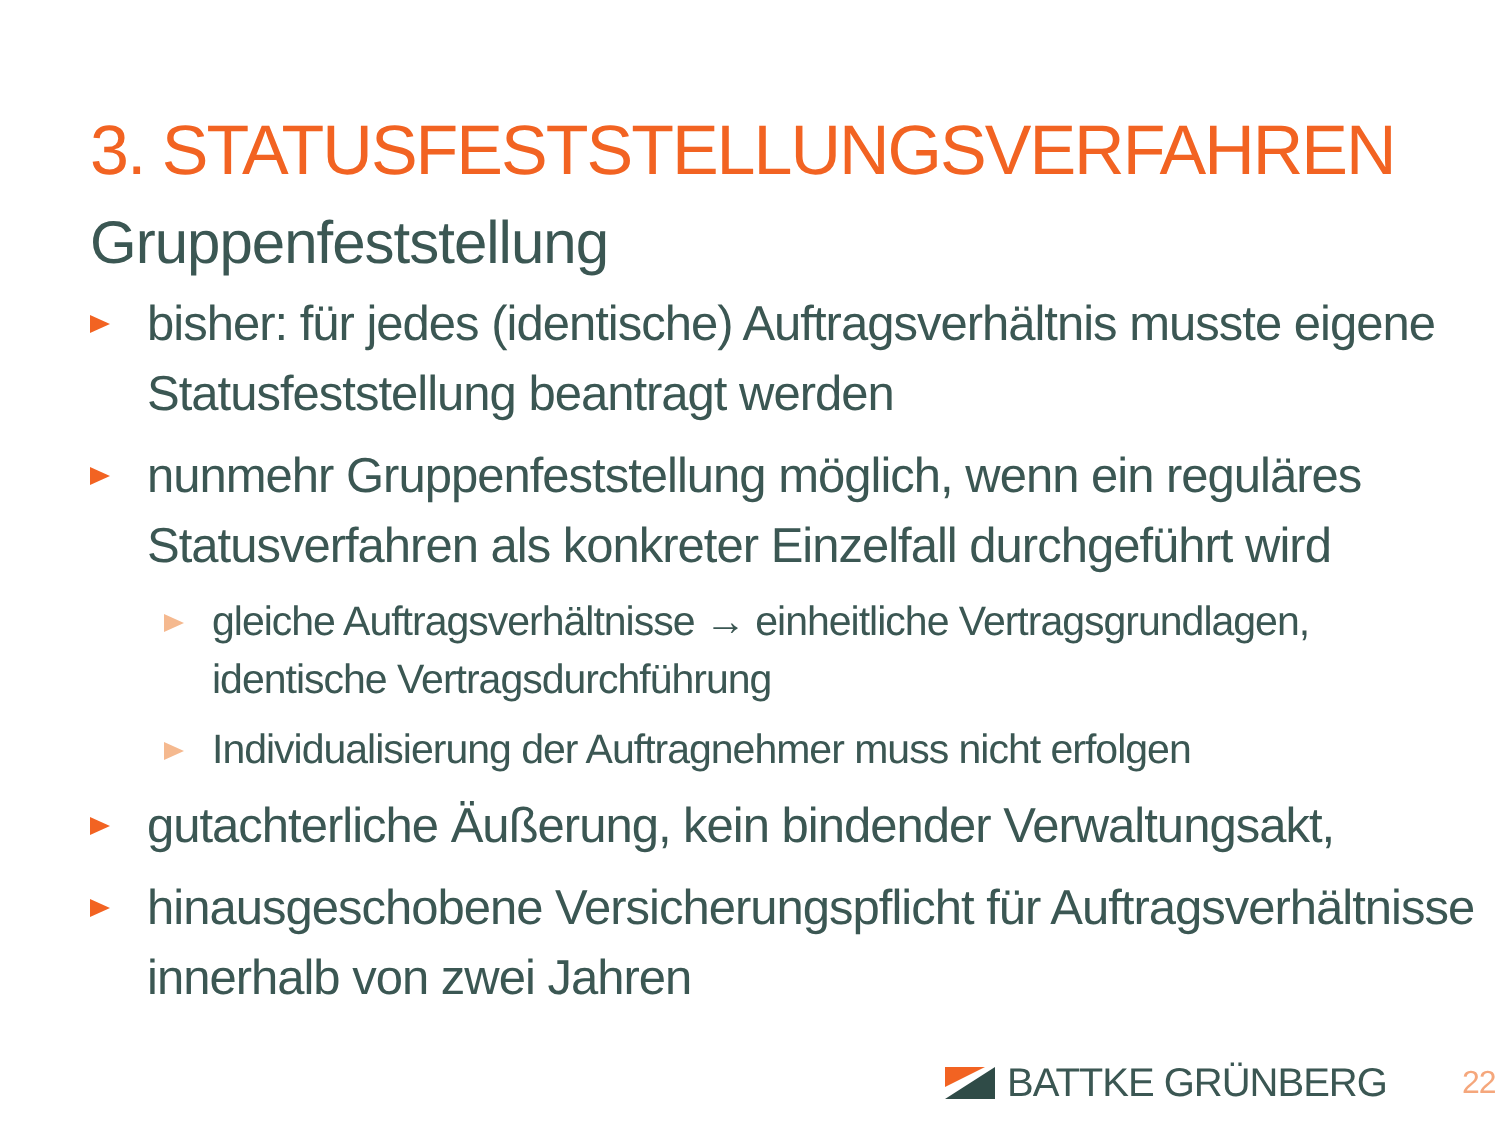3. STATUSFESTSTELLUNGSVERFAHREN
Gruppenfeststellung
bisher: für jedes (identische) Auftragsverhältnis musste eigene Statusfeststellung beantragt werden
nunmehr Gruppenfeststellung möglich, wenn ein reguläres Statusverfahren als konkreter Einzelfall durchgeführt wird
gleiche Auftragsverhältnisse → einheitliche Vertragsgrundlagen, identische Vertragsdurchführung
Individualisierung der Auftragnehmer muss nicht erfolgen
gutachterliche Äußerung, kein bindender Verwaltungsakt,
hinausgeschobene Versicherungspflicht für Auftragsverhältnisse innerhalb von zwei Jahren
BATTKE GRÜNBERG 22